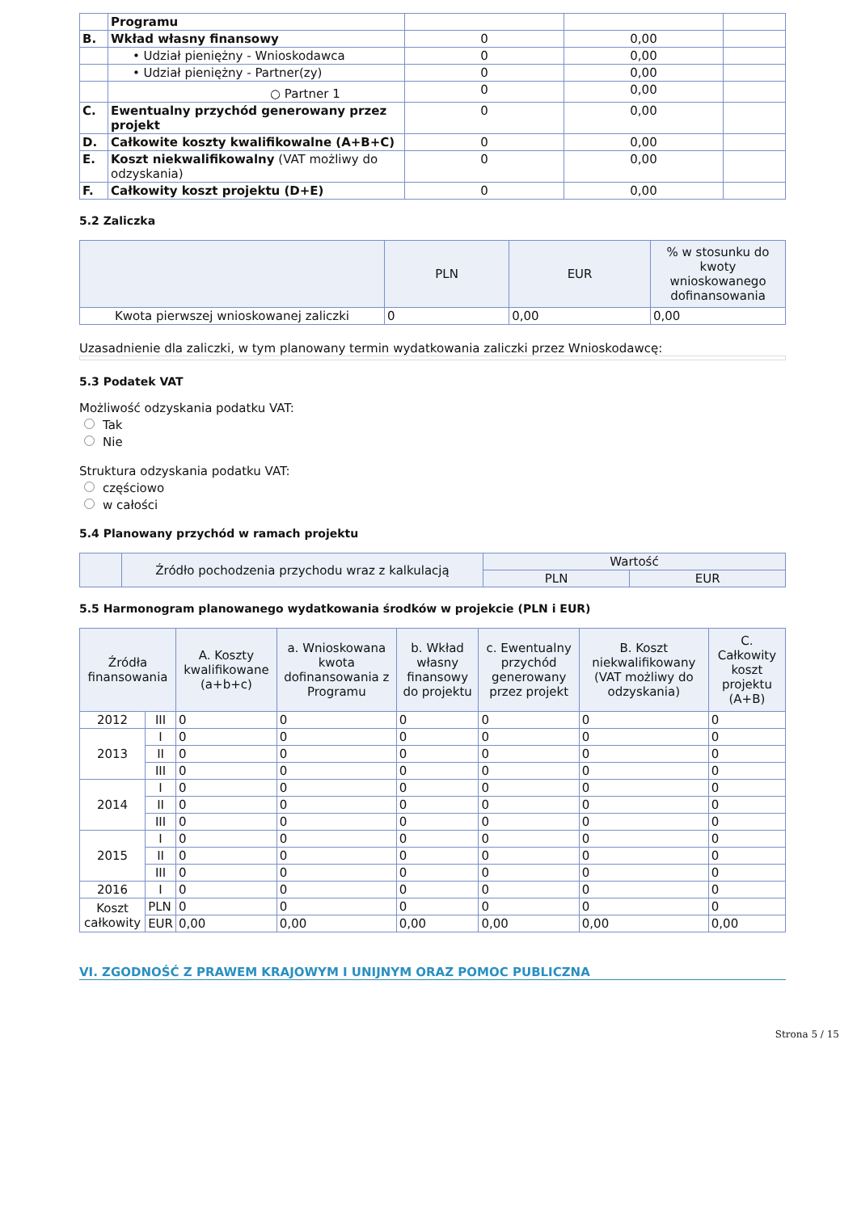| | Programu | | | |
| B. | Wkład własny finansowy | 0 | 0,00 | |
| | • Udział pieniężny - Wnioskodawca | 0 | 0,00 | |
| | • Udział pieniężny - Partner(zy) | 0 | 0,00 | |
| | ○ Partner 1 | 0 | 0,00 | |
| C. | Ewentualny przychód generowany przez projekt | 0 | 0,00 | |
| D. | Całkowite koszty kwalifikowalne (A+B+C) | 0 | 0,00 | |
| E. | Koszt niekwalifikowalny (VAT możliwy do odzyskania) | 0 | 0,00 | |
| F. | Całkowity koszt projektu (D+E) | 0 | 0,00 | |
5.2 Zaliczka
| | PLN | EUR | % w stosunku do kwoty wnioskowanego dofinansowania |
| --- | --- | --- | --- |
| Kwota pierwszej wnioskowanej zaliczki | 0 | 0,00 | 0,00 |
Uzasadnienie dla zaliczki, w tym planowany termin wydatkowania zaliczki przez Wnioskodawcę:
5.3 Podatek VAT
Możliwość odzyskania podatku VAT:
Tak
Nie
Struktura odzyskania podatku VAT:
częściowo
w całości
5.4 Planowany przychód w ramach projektu
| | Źródło pochodzenia przychodu wraz z kalkulacją | Wartość | |
| --- | --- | --- | --- |
| | | PLN | EUR |
5.5 Harmonogram planowanego wydatkowania środków w projekcie (PLN i EUR)
| Źródła finansowania | | A. Koszty kwalifikowane (a+b+c) | a. Wnioskowana kwota dofinansowania z Programu | b. Wkład własny finansowy do projektu | c. Ewentualny przychód generowany przez projekt | B. Koszt niekwalifikowany (VAT możliwy do odzyskania) | C. Całkowity koszt projektu (A+B) |
| --- | --- | --- | --- | --- | --- | --- | --- |
| 2012 | III | 0 | 0 | 0 | 0 | 0 | 0 |
| 2013 | I | 0 | 0 | 0 | 0 | 0 | 0 |
| | II | 0 | 0 | 0 | 0 | 0 | 0 |
| | III | 0 | 0 | 0 | 0 | 0 | 0 |
| 2014 | I | 0 | 0 | 0 | 0 | 0 | 0 |
| | II | 0 | 0 | 0 | 0 | 0 | 0 |
| | III | 0 | 0 | 0 | 0 | 0 | 0 |
| 2015 | I | 0 | 0 | 0 | 0 | 0 | 0 |
| | II | 0 | 0 | 0 | 0 | 0 | 0 |
| | III | 0 | 0 | 0 | 0 | 0 | 0 |
| 2016 | I | 0 | 0 | 0 | 0 | 0 | 0 |
| Koszt całkowity | PLN | 0 | 0 | 0 | 0 | 0 | 0 |
| | EUR | 0,00 | 0,00 | 0,00 | 0,00 | 0,00 | 0,00 |
VI. ZGODNOŚĆ Z PRAWEM KRAJOWYM I UNIJNYM ORAZ POMOC PUBLICZNA
Strona 5 / 15